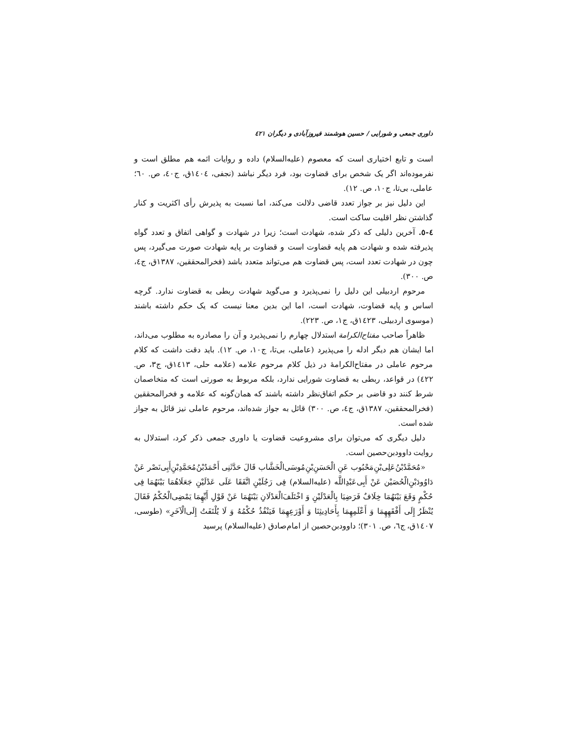داوری جمعی و شورایی / حسین هوشمند فیروزآبادی و دیگران ٤٢١
است و تابع اختیاری است که معصوم (علیه‌السلام) داده و روایات ائمه هم مطلق است و نفرموده‌اند اگر یک شخص برای قضاوت بود، فرد دیگر نباشد (نجفی، ١٤٠٤ق، ج٤٠، ص. ٦٠؛ عاملی، بی‌تا، ج١٠، ص. ١٢).
این دلیل نیز بر جواز تعدد قاضی دلالت می‌کند، اما نسبت به پذیرش رأی اکثریت و کنار گذاشتن نظر اقلیت ساکت است.
٤-٥. آخرین دلیلی که ذکر شده، شهادت است؛ زیرا در شهادت و گواهی اتفاق و تعدد گواه پذیرفته شده و شهادت هم پایه قضاوت است و قضاوت بر پایه شهادت صورت می‌گیرد، پس چون در شهادت تعدد است، پس قضاوت هم می‌تواند متعدد باشد (فخرالمحققین، ١٣٨٧ق، ج٤، ص. ٣٠٠).
مرحوم اردبیلی این دلیل را نمی‌پذیرد و می‌گوید شهادت ربطی به قضاوت ندارد. گرچه اساس و پایه قضاوت، شهادت است، اما این بدین معنا نیست که یک حکم داشته باشند (موسوی اردبیلی، ١٤٢٣ق، ج١، ص. ٢٢٣).
ظاهراً صاحب مفتاح‌الکرامة استدلال چهارم را نمی‌پذیرد و آن را مصادره به مطلوب می‌داند، اما ایشان هم دیگر ادله را می‌پذیرد (عاملی، بی‌تا، ج١٠، ص. ١٢). باید دقت داشت که کلام مرحوم عاملی در مفتاح‌الکرامهٔ در ذیل کلام مرحوم علامه (علامه حلی، ١٤١٣ق، ج٣، ص. ٤٢٢) در قواعد، ربطی به قضاوت شورایی ندارد، بلکه مربوط به صورتی است که متخاصمان شرط کنند دو قاضی بر حکم اتفاق‌نظر داشته باشند که همان‌گونه که علامه و فخرالمحققین (فخرالمحققین، ١٣٨٧ق، ج٤، ص. ٣٠٠) قائل به جواز شده‌اند، مرحوم عاملی نیز قائل به جواز شده است.
دلیل دیگری که می‌توان برای مشروعیت قضاوت یا داوری جمعی ذکر کرد، استدلال به روایت داوودبن‌حصین است.
«مُحَمَّدُبْنُ‌عَلِی‌بْنِ‌مَحْبُوب عَنِ الْحَسَنِ‌بْنِ‌مُوسَی‌الْخَشَّاب قَالَ حَدَّثَنِی أَحْمَدُبْنُ‌مُحَمَّدِبْنِ‌أَبِی‌نَصْر عَنْ دَاوُودَبْنِ‌الْحُصَیْن عَنْ أَبِی‌عَبْدِاللَّه (علیه‌السلام) فِی رَجُلَیْنِ اتَّفَقَا عَلَی عَدْلَیْنِ جَعَلَاهُمَا بَیْنَهُمَا فِی حُکْمٍ وَقَعَ بَیْنَهُمَا خِلَافٌ فَرَضِیَا بِالْعَدْلَیْنِ وَ اخْتَلَفَ‌الْعَدْلَانِ بَیْنَهُمَا عَنْ قَوْلِ أَیِّهِمَا یَمْضِی‌الْحُکْمُ فَقَالَ یُنْظَرُ إِلَی أَفْقَهِهِمَا وَ أَعْلَمِهِمَا بِأَحَادِیثِنَا وَ أَوْرَعِهِمَا فَیَنْفُذُ حُکْمُهُ وَ لَا یُلْتَفَتُ إِلَی‌الْآخَرِ» (طوسی، ١٤٠٧ق، ج٦، ص. ٣٠١)؛ داوودبن‌حصین از امام‌صادق (علیه‌السلام) پرسید